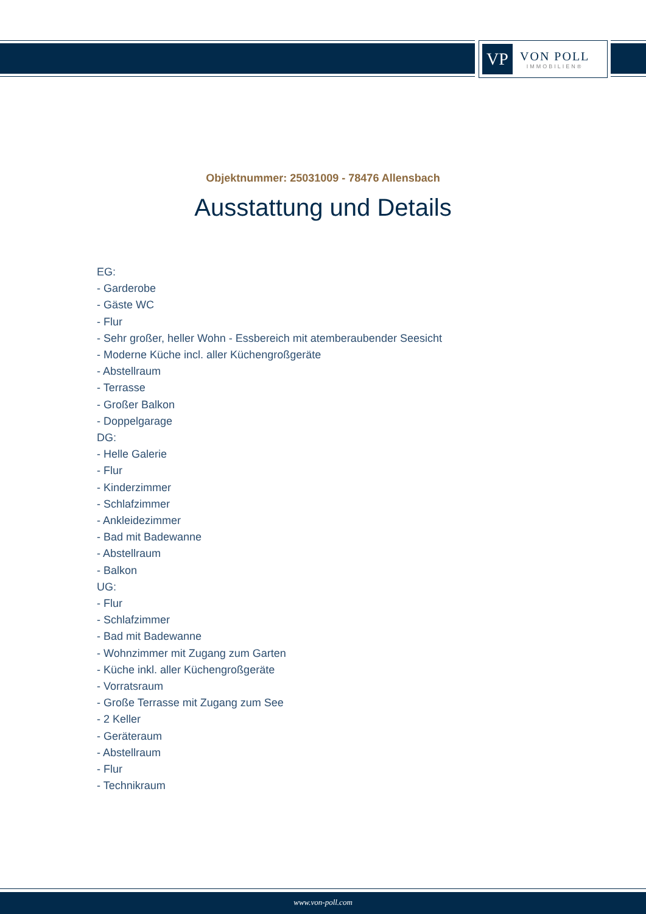VP
VON POLL
IMMOBILIEN®
Objektnummer: 25031009 - 78476 Allensbach
Ausstattung und Details
EG:
- Garderobe
- Gäste WC
- Flur
- Sehr großer, heller Wohn - Essbereich mit atemberaubender Seesicht
- Moderne Küche incl. aller Küchengroßgeräte
- Abstellraum
- Terrasse
- Großer Balkon
- Doppelgarage
DG:
- Helle Galerie
- Flur
- Kinderzimmer
- Schlafzimmer
- Ankleidezimmer
- Bad mit Badewanne
- Abstellraum
- Balkon
UG:
- Flur
- Schlafzimmer
- Bad mit Badewanne
- Wohnzimmer mit Zugang zum Garten
- Küche inkl. aller Küchengroßgeräte
- Vorratsraum
- Große Terrasse mit Zugang zum See
- 2 Keller
- Geräteraum
- Abstellraum
- Flur
- Technikraum
www.von-poll.com